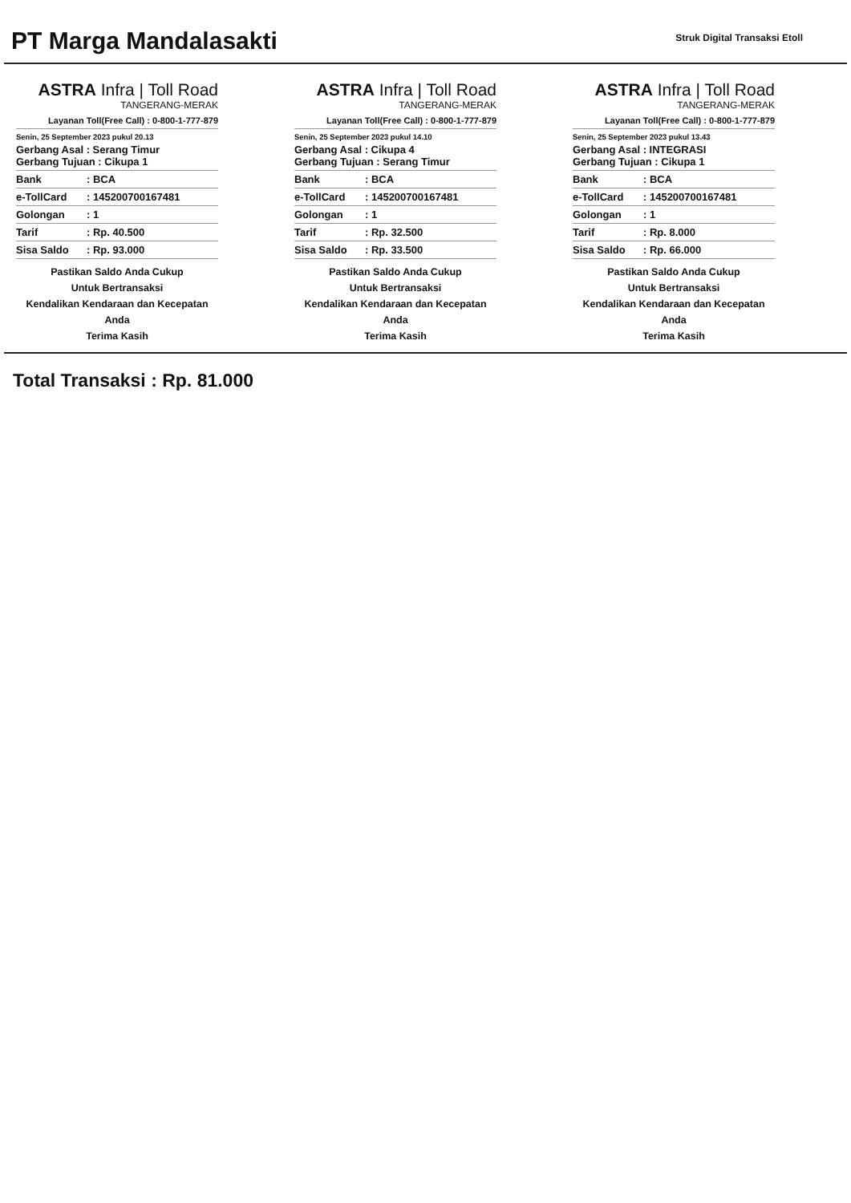PT Marga Mandalasakti
Struk Digital Transaksi Etoll
ASTRA Infra | Toll Road
TANGERANG-MERAK
Layanan Toll(Free Call) : 0-800-1-777-879
Senin, 25 September 2023 pukul 20.13
| Gerbang Asal : Serang Timur Gerbang Tujuan : Cikupa 1 | |
| Bank | : BCA |
| e-TollCard | : 145200700167481 |
| Golongan | : 1 |
| Tarif | : Rp. 40.500 |
| Sisa Saldo | : Rp. 93.000 |
Pastikan Saldo Anda Cukup
Untuk Bertransaksi
Kendalikan Kendaraan dan Kecepatan
Anda
Terima Kasih
ASTRA Infra | Toll Road
TANGERANG-MERAK
Layanan Toll(Free Call) : 0-800-1-777-879
Senin, 25 September 2023 pukul 14.10
| Gerbang Asal : Cikupa 4 Gerbang Tujuan : Serang Timur | |
| Bank | : BCA |
| e-TollCard | : 145200700167481 |
| Golongan | : 1 |
| Tarif | : Rp. 32.500 |
| Sisa Saldo | : Rp. 33.500 |
Pastikan Saldo Anda Cukup
Untuk Bertransaksi
Kendalikan Kendaraan dan Kecepatan
Anda
Terima Kasih
ASTRA Infra | Toll Road
TANGERANG-MERAK
Layanan Toll(Free Call) : 0-800-1-777-879
Senin, 25 September 2023 pukul 13.43
| Gerbang Asal : INTEGRASI Gerbang Tujuan : Cikupa 1 | |
| Bank | : BCA |
| e-TollCard | : 145200700167481 |
| Golongan | : 1 |
| Tarif | : Rp. 8.000 |
| Sisa Saldo | : Rp. 66.000 |
Pastikan Saldo Anda Cukup
Untuk Bertransaksi
Kendalikan Kendaraan dan Kecepatan
Anda
Terima Kasih
Total Transaksi : Rp. 81.000